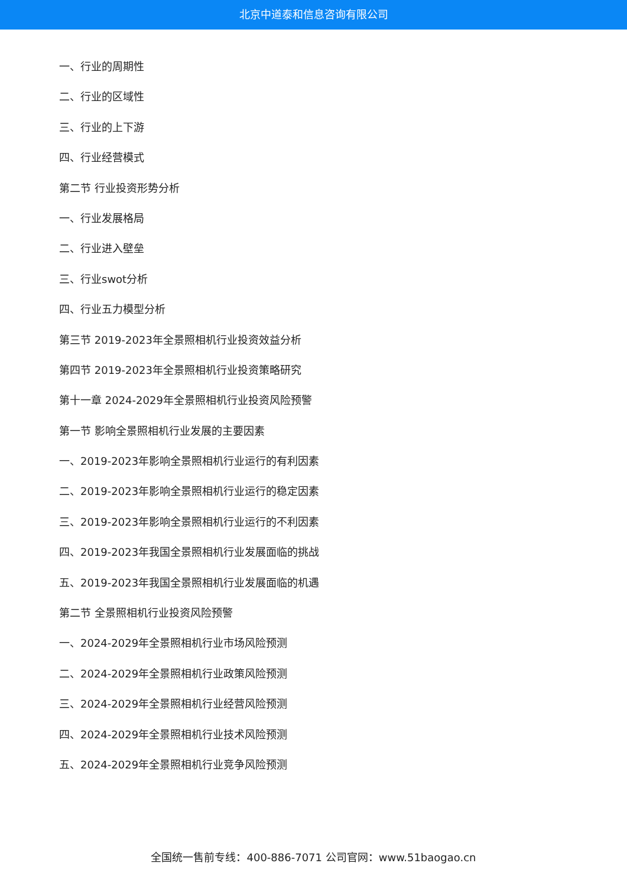北京中道泰和信息咨询有限公司
一、行业的周期性
二、行业的区域性
三、行业的上下游
四、行业经营模式
第二节 行业投资形势分析
一、行业发展格局
二、行业进入壁垒
三、行业swot分析
四、行业五力模型分析
第三节 2019-2023年全景照相机行业投资效益分析
第四节 2019-2023年全景照相机行业投资策略研究
第十一章 2024-2029年全景照相机行业投资风险预警
第一节 影响全景照相机行业发展的主要因素
一、2019-2023年影响全景照相机行业运行的有利因素
二、2019-2023年影响全景照相机行业运行的稳定因素
三、2019-2023年影响全景照相机行业运行的不利因素
四、2019-2023年我国全景照相机行业发展面临的挑战
五、2019-2023年我国全景照相机行业发展面临的机遇
第二节 全景照相机行业投资风险预警
一、2024-2029年全景照相机行业市场风险预测
二、2024-2029年全景照相机行业政策风险预测
三、2024-2029年全景照相机行业经营风险预测
四、2024-2029年全景照相机行业技术风险预测
五、2024-2029年全景照相机行业竞争风险预测
全国统一售前专线：400-886-7071 公司官网：www.51baogao.cn